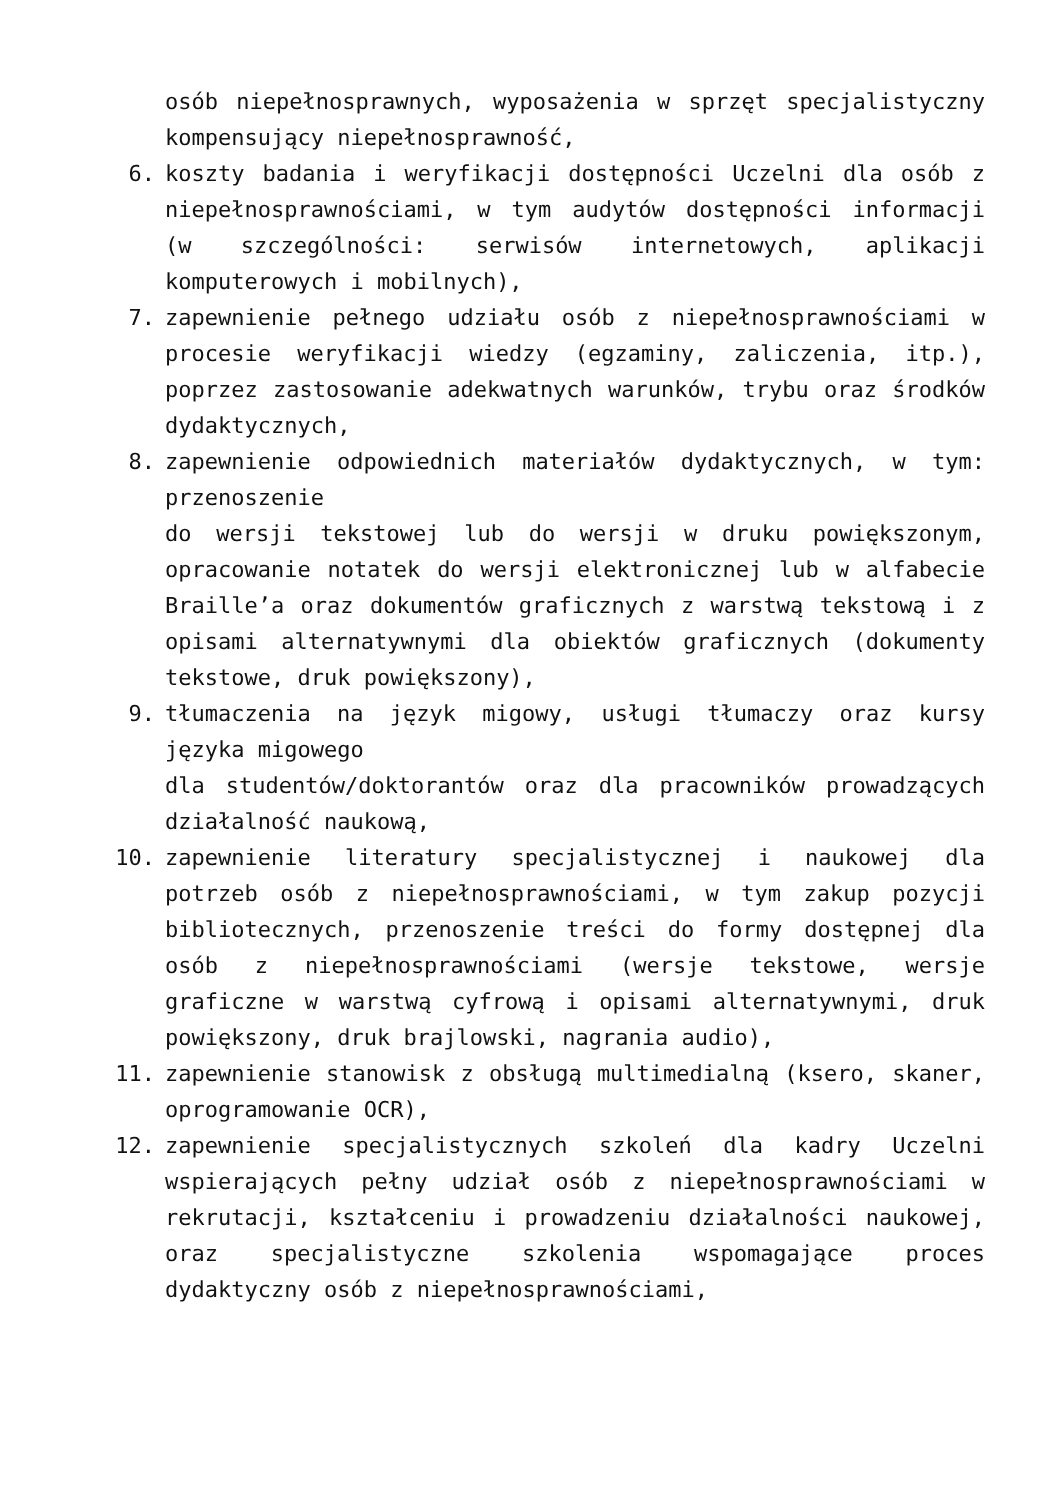osób niepełnosprawnych, wyposażenia w sprzęt specjalistyczny kompensujący niepełnosprawność,
6. koszty badania i weryfikacji dostępności Uczelni dla osób z niepełnosprawnościami, w tym audytów dostępności informacji (w szczególności: serwisów internetowych, aplikacji komputerowych i mobilnych),
7. zapewnienie pełnego udziału osób z niepełnosprawnościami w procesie weryfikacji wiedzy (egzaminy, zaliczenia, itp.), poprzez zastosowanie adekwatnych warunków, trybu oraz środków dydaktycznych,
8. zapewnienie odpowiednich materiałów dydaktycznych, w tym: przenoszenie
do wersji tekstowej lub do wersji w druku powiększonym, opracowanie notatek do wersji elektronicznej lub w alfabecie Braille’a oraz dokumentów graficznych z warstwą tekstową i z opisami alternatywnymi dla obiektów graficznych (dokumenty tekstowe, druk powiększony),
9. tłumaczenia na język migowy, usługi tłumaczy oraz kursy języka migowego
dla studentów/doktorantów oraz dla pracowników prowadzących działalność naukową,
10. zapewnienie literatury specjalistycznej i naukowej dla potrzeb osób z niepełnosprawnościami, w tym zakup pozycji bibliotecznych, przenoszenie treści do formy dostępnej dla osób z niepełnosprawnościami (wersje tekstowe, wersje graficzne w warstwą cyfrową i opisami alternatywnymi, druk powiększony, druk brajlowski, nagrania audio),
11. zapewnienie stanowisk z obsługą multimedialną (ksero, skaner, oprogramowanie OCR),
12. zapewnienie specjalistycznych szkoleń dla kadry Uczelni wspierających pełny udział osób z niepełnosprawnościami w rekrutacji, kształceniu i prowadzeniu działalności naukowej, oraz specjalistyczne szkolenia wspomagające proces dydaktyczny osób z niepełnosprawnościami,